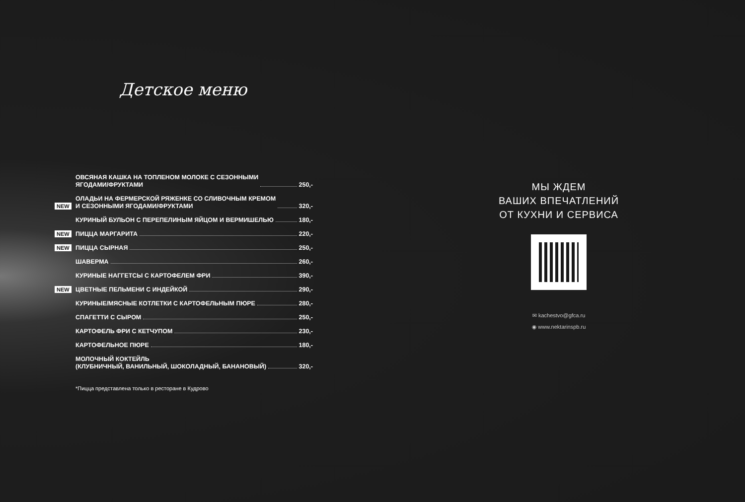Детское меню
ОВСЯНАЯ КАШКА НА ТОПЛЕНОМ МОЛОКЕ С СЕЗОННЫМИ
ЯГОДАМИ/ФРУКТАМИ
250,-
NEW
ОЛАДЬИ НА ФЕРМЕРСКОЙ РЯЖЕНКЕ СО СЛИВОЧНЫМ КРЕМОМ
И СЕЗОННЫМИ ЯГОДАМИ/ФРУКТАМИ
320,-
КУРИНЫЙ БУЛЬОН С ПЕРЕПЕЛИНЫМ ЯЙЦОМ И ВЕРМИШЕЛЬЮ
180,-
NEW
ПИЦЦА МАРГАРИТА
220,-
NEW
ПИЦЦА СЫРНАЯ
250,-
ШАВЕРМА
260,-
КУРИНЫЕ НАГГЕТСЫ С КАРТОФЕЛЕМ ФРИ
390,-
NEW
ЦВЕТНЫЕ ПЕЛЬМЕНИ С ИНДЕЙКОЙ
290,-
КУРИНЫЕ/МЯСНЫЕ КОТЛЕТКИ С КАРТОФЕЛЬНЫМ ПЮРЕ
280,-
СПАГЕТТИ С СЫРОМ
250,-
КАРТОФЕЛЬ ФРИ С КЕТЧУПОМ
230,-
КАРТОФЕЛЬНОЕ ПЮРЕ
180,-
МОЛОЧНЫЙ КОКТЕЙЛЬ
(КЛУБНИЧНЫЙ, ВАНИЛЬНЫЙ, ШОКОЛАДНЫЙ, БАНАНОВЫЙ)
320,-
*Пицца представлена только в ресторане в Кудрово
МЫ ЖДЕМ
ВАШИХ ВПЕЧАТЛЕНИЙ
ОТ КУХНИ И СЕРВИСА
✉ kachestvo@gfca.ru
◉ www.nektarinspb.ru